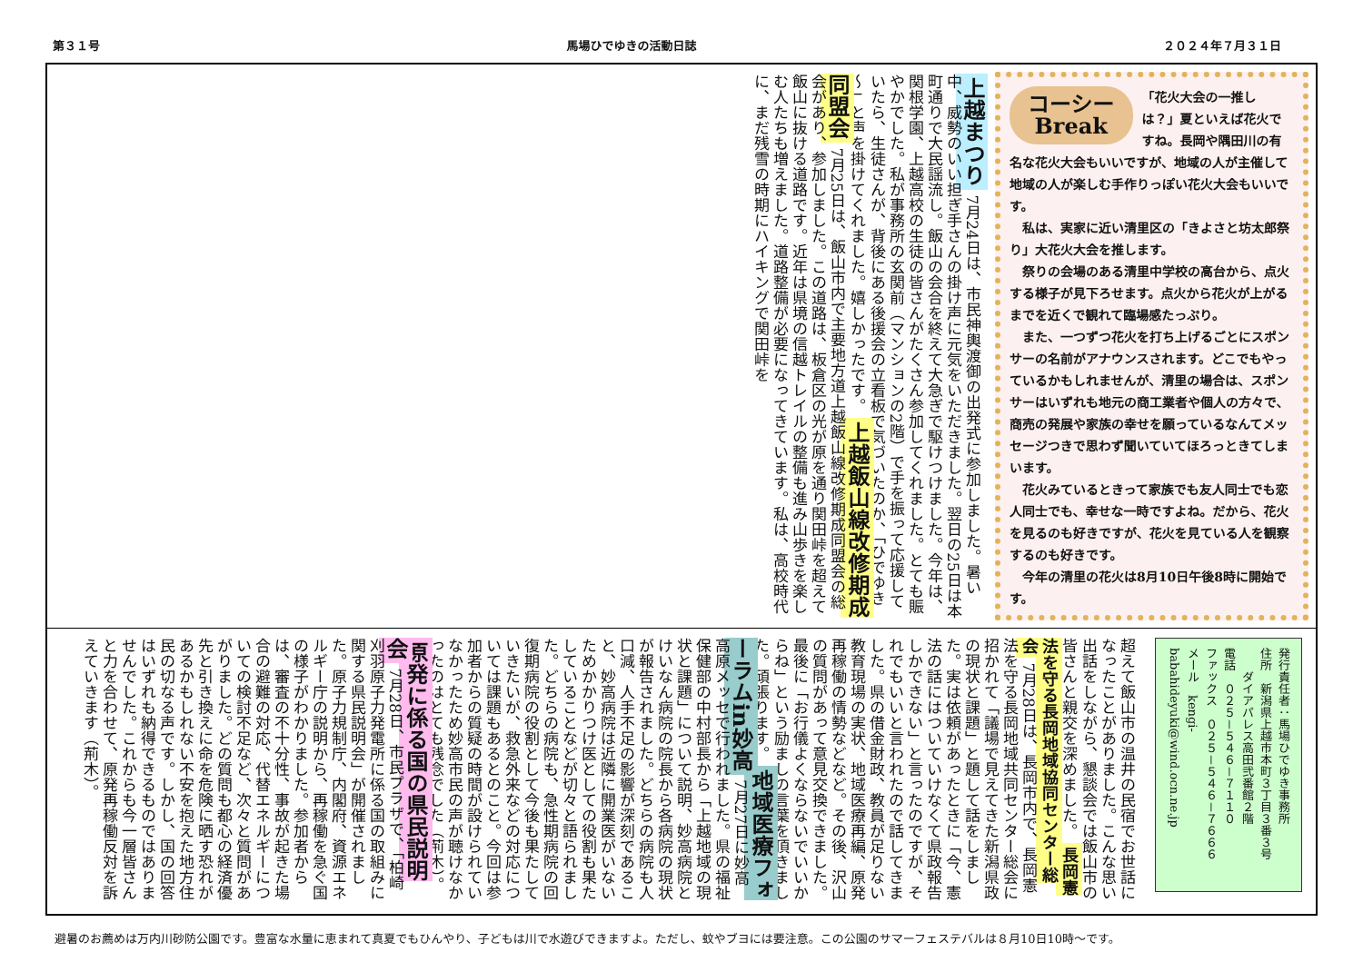第３１号 馬場ひでゆきの活動日誌 ２０２４年７月３１日
上越まつり 7月24日は、市民神輿渡御の出発式に参加しました。暑い中、威勢のいい担ぎ手さんの掛け声に元気をいただきました。翌日の25日は本町通りで大民謡流し。飯山の会合を終えて大急ぎで駆けつけました。今年は、関根学園、上越高校の生徒の皆さんがたくさん参加してくれました。とても賑やかでした。私が事務所の玄関前（マンションの2階）で手を振って応援していたら、生徒さんが、背後にある後援会の立看板で気づいたのか、「ひでゆき～」と声を掛けてくれました。嬉しかったです。 上越飯山線改修期成同盟会 7月25日は、飯山市内で主要地方道上越飯山線改修期成同盟会の総会があり、参加しました。この道路は、板倉区の光が原を通り関田峠を超えて飯山に抜ける道路です。近年は県境の信越トレイルの整備も進み山歩きを楽しむ人たちも増えました。道路整備が必要になってきています。私は、高校時代に、まだ残雪の時期にハイキングで関田峠を
コーシー
Break
「花火大会の一推しは？」夏といえば花火ですね。長岡や隅田川の有名な花火大会もいいですが、地域の人が主催して地域の人が楽しむ手作りっぽい花火大会もいいです。
　私は、実家に近い清里区の「きよさと坊太郎祭り」大花火大会を推します。
　祭りの会場のある清里中学校の高台から、点火する様子が見下ろせます。点火から花火が上がるまでを近くで観れて臨場感たっぷり。
　また、一つずつ花火を打ち上げるごとにスポンサーの名前がアナウンスされます。どこでもやっているかもしれませんが、清里の場合は、スポンサーはいずれも地元の商工業者や個人の方々で、商売の発展や家族の幸せを願っているなんてメッセージつきで思わず聞いていてほろっときてしまいます。
　花火みているときって家族でも友人同士でも恋人同士でも、幸せな一時ですよね。だから、花火を見るのも好きですが、花火を見ている人を観察するのも好きです。
　今年の清里の花火は8月10日午後8時に開始です。
超えて飯山市の温井の民宿でお世話になったことがありました。こんな思い出話をしながら、懇談会では飯山市の皆さんと親交を深めました。 長岡憲法を守る長岡地域協同センター総会 7月28日は、長岡市内で、長岡憲法を守る長岡地域共同センター総会に招かれて「議場で見えてきた新潟県政の現状と課題」と題して話をしました。実は依頼があったときに「今、憲法の話にはついていけなくて県政報告しかできない」と言ったのですが、それでもいいと言われたので話してきました。県の借金財政、教員が足りない教育現場の実状、地域医療再編、原発再稼働の情勢などなど。その後、沢山の質問があって意見交換できました。最後に「お行儀よくならないでいいからね」という励ましの言葉を頂きました。頑張ります。 地域医療フォーラムin妙高 7月27日に妙高高原メッセで行われました。県の福祉保健部の中村部長から「上越地域の現状と課題」について説明、妙高病院とけいなん病院の院長から各病院の現状が報告されました。どちらの病院も人口減、人手不足の影響が深刻であること、妙高病院は近隣に開業医がいないためかかりつけ医としての役割も果たしていることなどが切々と語られました。どちらの病院も、急性期病院の回復期病院の役割として今後も果たしていきたいが、救急外来などの対応については課題もあるとのこと。今回は参加者からの質疑の時間が設けられていなかったため妙高市民の声が聴けなかったのはとても残念でした（荊木）。 原発に係る国の県民説明会 7月28日、市民プラザで、「柏崎刈羽原子力発電所に係る国の取組みに関する県民説明会」が開催されました。原子力規制庁、内閣府、資源エネルギー庁の説明から、再稼働を急ぐ国の様子がわかりました。参加者からは、審査の不十分性、事故が起きた場合の避難の対応、代替エネルギーについての検討不足など、次々と質問があがりました。どの質問も都心の経済優先と引き換えに命を危険に晒す恐れがあるかもしれない不安を抱えた地方住民の切なる声です。しかし、国の回答はいずれも納得できるものではありませんでした。これからも今一層皆さんと力を合わせて、原発再稼働反対を訴えていきます（荊木）。
発行責任者：馬場ひでゆき事務所
住所　新潟県上越市本町３丁目３番３号
　　ダイアパレス高田弐番館２階
電話　０２５－５４６－７１１０
ファックス　０２５－５４６－７６６６
メール　kengi-babahideyuki@wind.ocn.ne.jp
避暑のお薦めは万内川砂防公園です。豊富な水量に恵まれて真夏でもひんやり、子どもは川で水遊びできますよ。ただし、蚊やブヨには要注意。この公園のサマーフェステバルは８月10日10時～です。